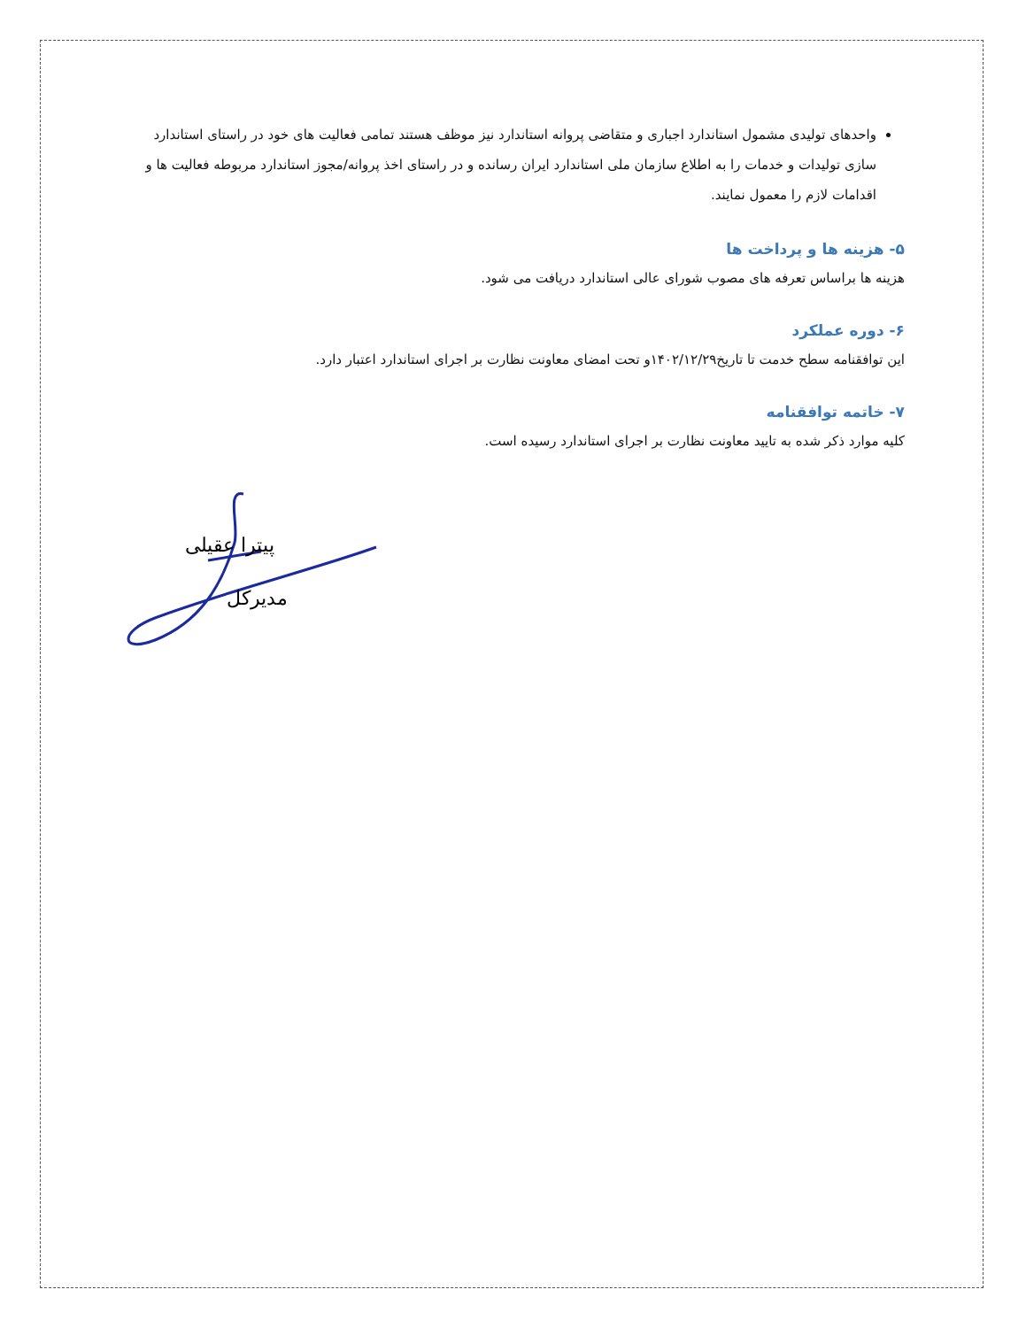واحدهای تولیدی مشمول استاندارد اجباری و متقاضی پروانه استاندارد نیز موظف هستند تمامی فعالیت های خود در راستای استاندارد سازی تولیدات و خدمات را به اطلاع سازمان ملی استاندارد ایران رسانده و در راستای اخذ پروانه/مجوز استاندارد مربوطه فعالیت ها و اقدامات لازم را معمول نمایند.
۵- هزینه ها و پرداخت ها
هزینه ها براساس تعرفه های مصوب شورای عالی استاندارد دریافت می شود.
۶- دوره عملکرد
این توافقنامه سطح خدمت تا تاریخ۱۴۰۲/۱۲/۲۹و تحت امضای معاونت نظارت بر اجرای استاندارد اعتبار دارد.
۷- خاتمه توافقنامه
کلیه موارد ذکر شده به تایید معاونت نظارت بر اجرای استاندارد رسیده است.
پیترا عقیلی
مدیرکل